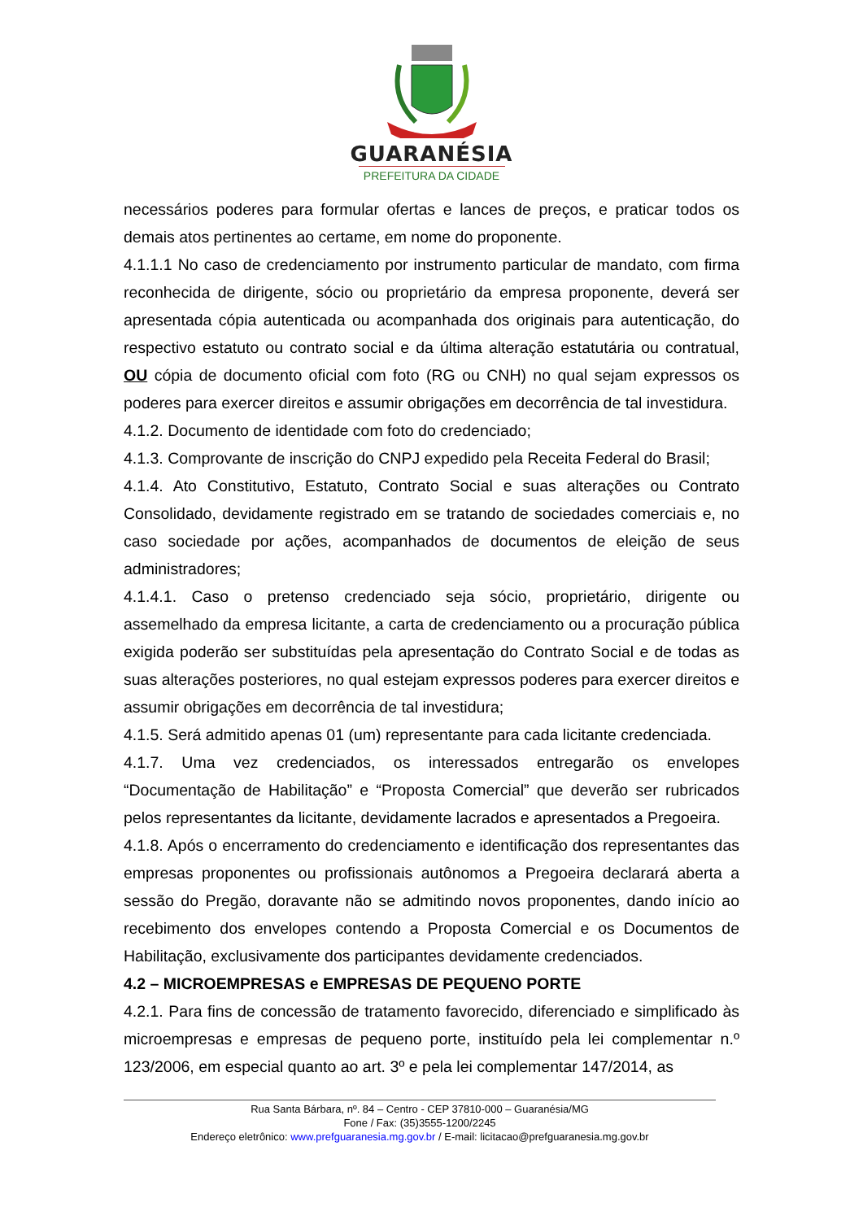GUARANÉSIA
PREFEITURA DA CIDADE
necessários poderes para formular ofertas e lances de preços, e praticar todos os demais atos pertinentes ao certame, em nome do proponente.
4.1.1.1 No caso de credenciamento por instrumento particular de mandato, com firma reconhecida de dirigente, sócio ou proprietário da empresa proponente, deverá ser apresentada cópia autenticada ou acompanhada dos originais para autenticação, do respectivo estatuto ou contrato social e da última alteração estatutária ou contratual, OU cópia de documento oficial com foto (RG ou CNH) no qual sejam expressos os poderes para exercer direitos e assumir obrigações em decorrência de tal investidura.
4.1.2. Documento de identidade com foto do credenciado;
4.1.3. Comprovante de inscrição do CNPJ expedido pela Receita Federal do Brasil;
4.1.4. Ato Constitutivo, Estatuto, Contrato Social e suas alterações ou Contrato Consolidado, devidamente registrado em se tratando de sociedades comerciais e, no caso sociedade por ações, acompanhados de documentos de eleição de seus administradores;
4.1.4.1. Caso o pretenso credenciado seja sócio, proprietário, dirigente ou assemelhado da empresa licitante, a carta de credenciamento ou a procuração pública exigida poderão ser substituídas pela apresentação do Contrato Social e de todas as suas alterações posteriores, no qual estejam expressos poderes para exercer direitos e assumir obrigações em decorrência de tal investidura;
4.1.5. Será admitido apenas 01 (um) representante para cada licitante credenciada.
4.1.7. Uma vez credenciados, os interessados entregarão os envelopes “Documentação de Habilitação” e “Proposta Comercial” que deverão ser rubricados pelos representantes da licitante, devidamente lacrados e apresentados a Pregoeira.
4.1.8. Após o encerramento do credenciamento e identificação dos representantes das empresas proponentes ou profissionais autônomos a Pregoeira declarará aberta a sessão do Pregão, doravante não se admitindo novos proponentes, dando início ao recebimento dos envelopes contendo a Proposta Comercial e os Documentos de Habilitação, exclusivamente dos participantes devidamente credenciados.
4.2 – MICROEMPRESAS e EMPRESAS DE PEQUENO PORTE
4.2.1. Para fins de concessão de tratamento favorecido, diferenciado e simplificado às microempresas e empresas de pequeno porte, instituído pela lei complementar n.º 123/2006, em especial quanto ao art. 3º e pela lei complementar 147/2014, as
Rua Santa Bárbara, nº. 84 – Centro - CEP 37810-000 – Guaranésia/MG
Fone / Fax: (35)3555-1200/2245
Endereço eletrônico: www.prefguaranesia.mg.gov.br / E-mail: licitacao@prefguaranesia.mg.gov.br